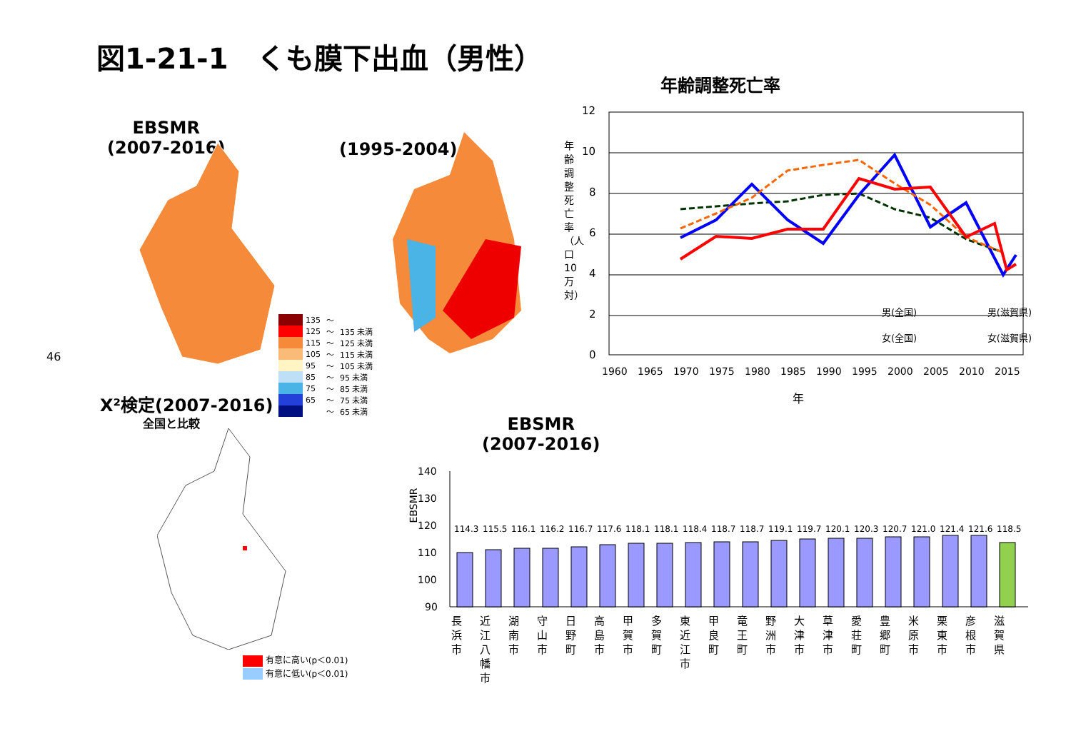図1-21-1　くも膜下出血（男性）
EBSMR
(2007-2016)
(1995-2004)
| | 135 | ～ | |
| | 125 | ～ | 135 未満 |
| | 115 | ～ | 125 未満 |
| | 105 | ～ | 115 未満 |
| | 95 | ～ | 105 未満 |
| | 85 | ～ | 95 未満 |
| | 75 | ～ | 85 未満 |
| | 65 | ～ | 75 未満 |
| | | ～ | 65 未満 |
46
Χ²検定(2007-2016)
全国と比較
有意に高い(p＜0.01)
有意に低い(p＜0.01)
年齢調整死亡率
年齢調整死亡率（人口10万対）
12
10
8
6
4
2
0
男(全国)
男(滋賀県)
女(全国)
女(滋賀県)
1960
1965
1970
1975
1980
1985
1990
1995
2000
2005
2010
2015
年
EBSMR
(2007-2016)
EBSMR
140
130
120
110
100
90
114.3
115.5
116.1
116.2
116.7
117.6
118.1
118.1
118.4
118.7
118.7
119.1
119.7
120.1
120.3
120.7
121.0
121.4
121.6
118.5
長浜市
近江八幡市
湖南市
守山市
日野町
高島市
甲賀市
多賀町
東近江市
甲良町
竜王町
野洲市
大津市
草津市
愛荘町
豊郷町
米原市
栗東市
彦根市
滋賀県